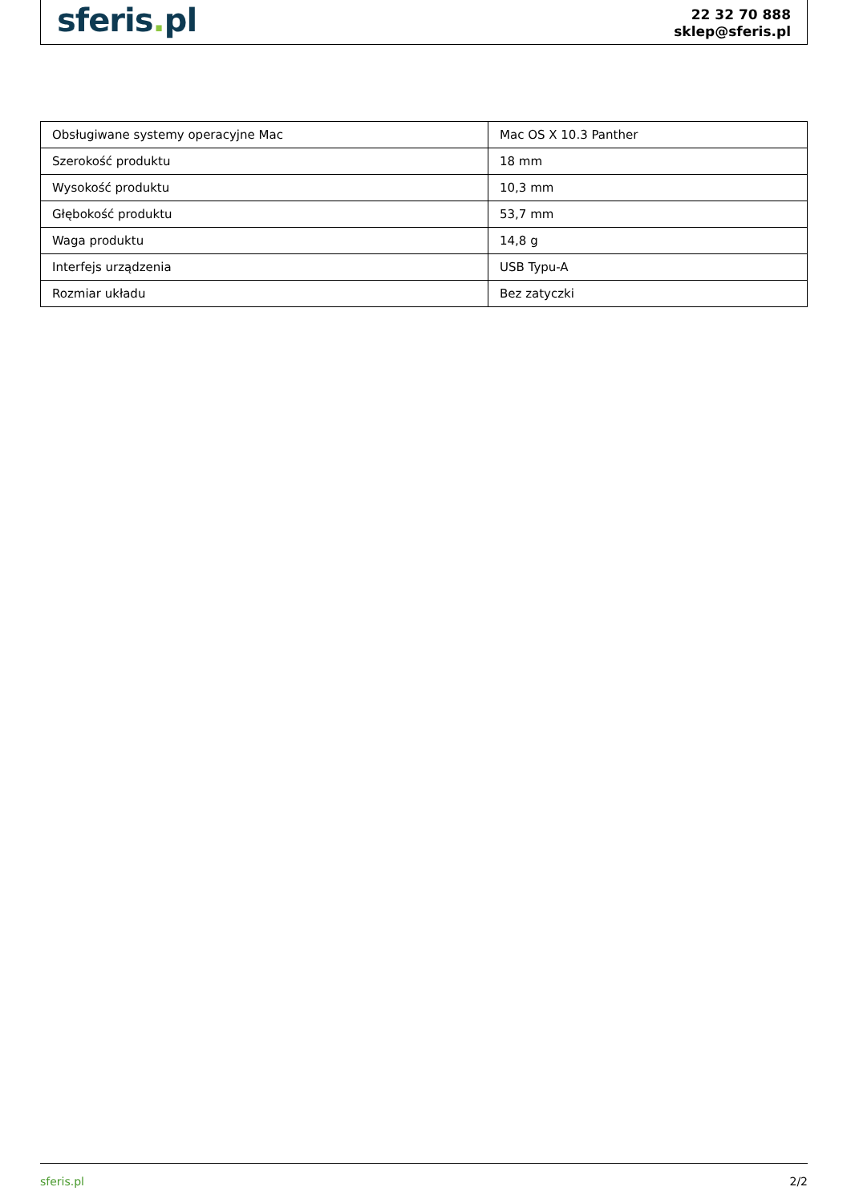sferis. pl
22 32 70 888
sklep@sferis.pl
| Obsługiwane systemy operacyjne Mac | Mac OS X 10.3 Panther |
| Szerokość produktu | 18 mm |
| Wysokość produktu | 10,3 mm |
| Głębokość produktu | 53,7 mm |
| Waga produktu | 14,8 g |
| Interfejs urządzenia | USB Typu-A |
| Rozmiar układu | Bez zatyczki |
sferis.pl 2/2